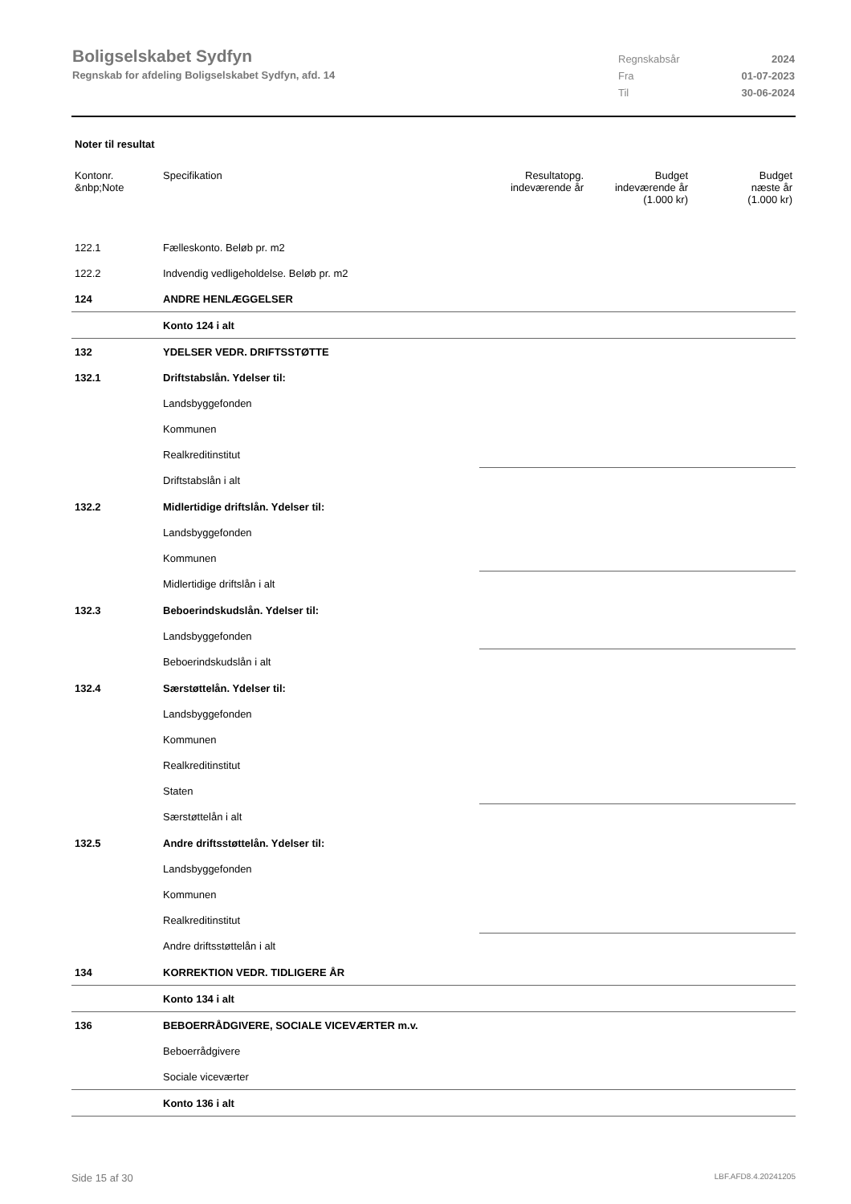Boligselskabet Sydfyn
Regnskab for afdeling Boligselskabet Sydfyn, afd. 14
Regnskabsår 2024
Fra 01-07-2023
Til 30-06-2024
Noter til resultat
| Kontonr. &nbp;Note | Specifikation | Resultatopg. indeværende år | Budget indeværende år (1.000 kr) | Budget næste år (1.000 kr) |
| --- | --- | --- | --- | --- |
| 122.1 | Fælleskonto. Beløb pr. m2 | | | |
| 122.2 | Indvendig vedligeholdelse. Beløb pr. m2 | | | |
| 124 | ANDRE HENLÆGGELSER | | | |
| | Konto 124 i alt | | | |
| 132 | YDELSER VEDR. DRIFTSSTØTTE | | | |
| 132.1 | Driftstabslån. Ydelser til: | | | |
| | Landsbyggefonden | | | |
| | Kommunen | | | |
| | Realkreditinstitut | | | |
| | Driftstabslån i alt | | | |
| 132.2 | Midlertidige driftslån. Ydelser til: | | | |
| | Landsbyggefonden | | | |
| | Kommunen | | | |
| | Midlertidige driftslån i alt | | | |
| 132.3 | Beboerindskudslån. Ydelser til: | | | |
| | Landsbyggefonden | | | |
| | Beboerindskudslån i alt | | | |
| 132.4 | Særstøttelån. Ydelser til: | | | |
| | Landsbyggefonden | | | |
| | Kommunen | | | |
| | Realkreditinstitut | | | |
| | Staten | | | |
| | Særstøttelån i alt | | | |
| 132.5 | Andre driftsstøttelån. Ydelser til: | | | |
| | Landsbyggefonden | | | |
| | Kommunen | | | |
| | Realkreditinstitut | | | |
| | Andre driftsstøttelån i alt | | | |
| 134 | KORREKTION VEDR. TIDLIGERE ÅR | | | |
| | Konto 134 i alt | | | |
| 136 | BEBOERRÅDGIVERE, SOCIALE VICEVÆRTER m.v. | | | |
| | Beboerrådgivere | | | |
| | Sociale viceværter | | | |
| | Konto 136 i alt | | | |
Side 15 af 30 LBF.AFD8.4.20241205